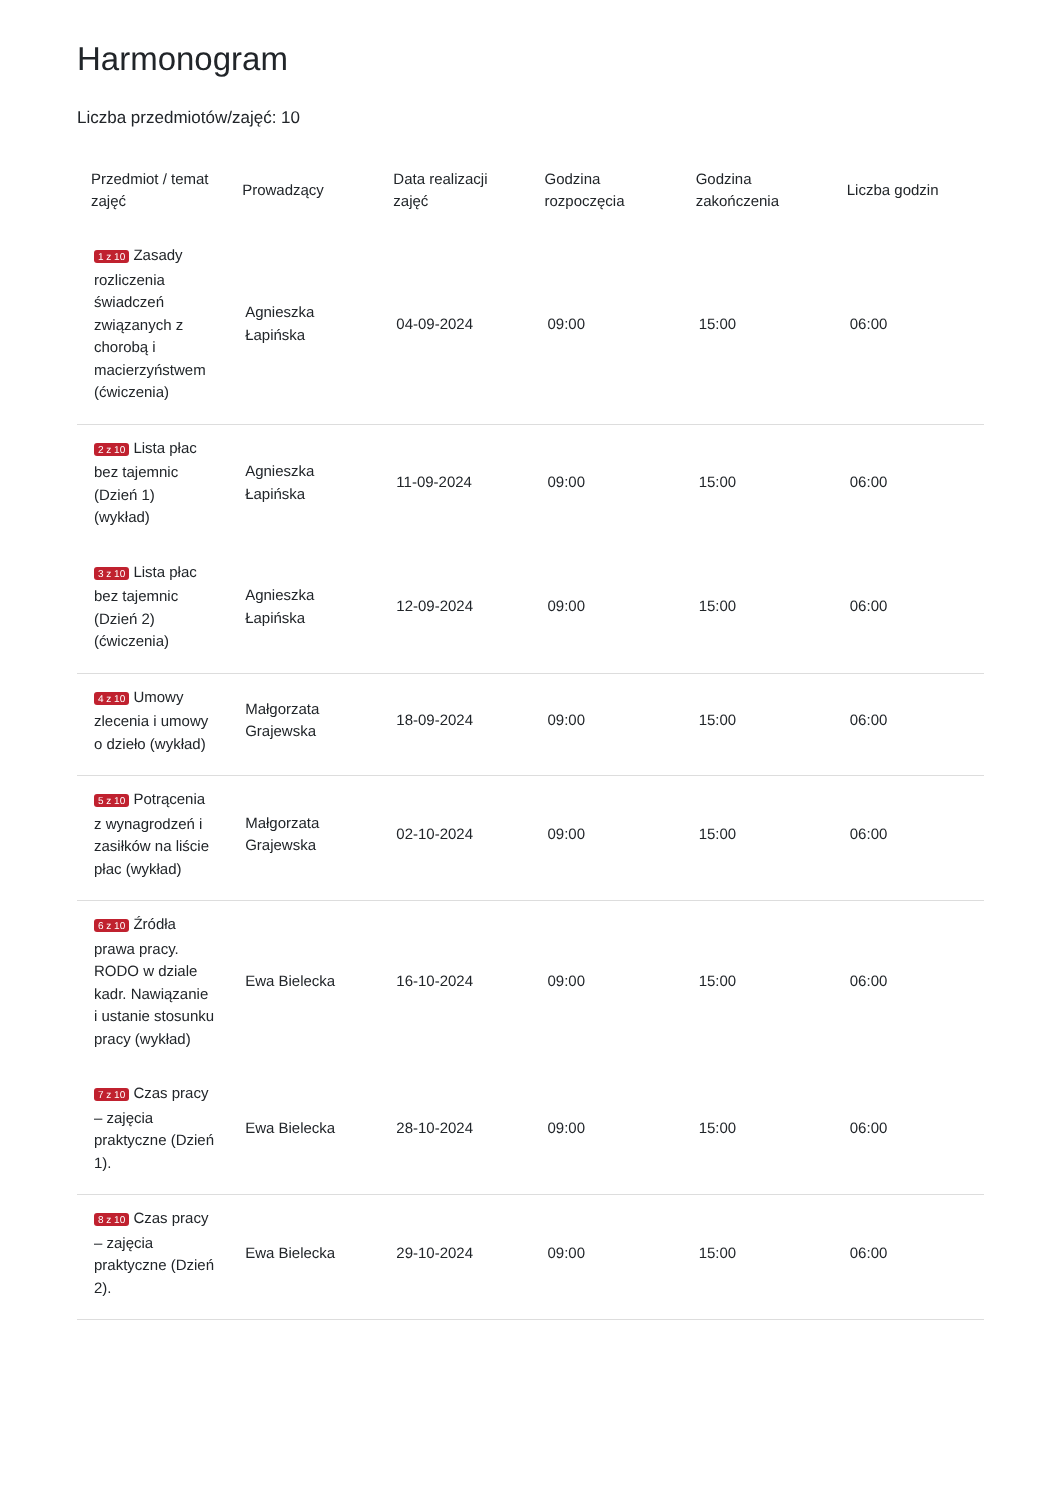Harmonogram
Liczba przedmiotów/zajęć: 10
| Przedmiot / temat zajęć | Prowadzący | Data realizacji zajęć | Godzina rozpoczęcia | Godzina zakończenia | Liczba godzin |
| --- | --- | --- | --- | --- | --- |
| 1 z 10 Zasady rozliczenia świadczeń związanych z chorobą i macierzyństwem (ćwiczenia) | Agnieszka Łapińska | 04-09-2024 | 09:00 | 15:00 | 06:00 |
| 2 z 10 Lista płac bez tajemnic (Dzień 1) (wykład) | Agnieszka Łapińska | 11-09-2024 | 09:00 | 15:00 | 06:00 |
| 3 z 10 Lista płac bez tajemnic (Dzień 2) (ćwiczenia) | Agnieszka Łapińska | 12-09-2024 | 09:00 | 15:00 | 06:00 |
| 4 z 10 Umowy zlecenia i umowy o dzieło (wykład) | Małgorzata Grajewska | 18-09-2024 | 09:00 | 15:00 | 06:00 |
| 5 z 10 Potrącenia z wynagrodzeń i zasiłków na liście płac (wykład) | Małgorzata Grajewska | 02-10-2024 | 09:00 | 15:00 | 06:00 |
| 6 z 10 Źródła prawa pracy. RODO w dziale kadr. Nawiązanie i ustanie stosunku pracy (wykład) | Ewa Bielecka | 16-10-2024 | 09:00 | 15:00 | 06:00 |
| 7 z 10 Czas pracy – zajęcia praktyczne (Dzień 1). | Ewa Bielecka | 28-10-2024 | 09:00 | 15:00 | 06:00 |
| 8 z 10 Czas pracy – zajęcia praktyczne (Dzień 2). | Ewa Bielecka | 29-10-2024 | 09:00 | 15:00 | 06:00 |